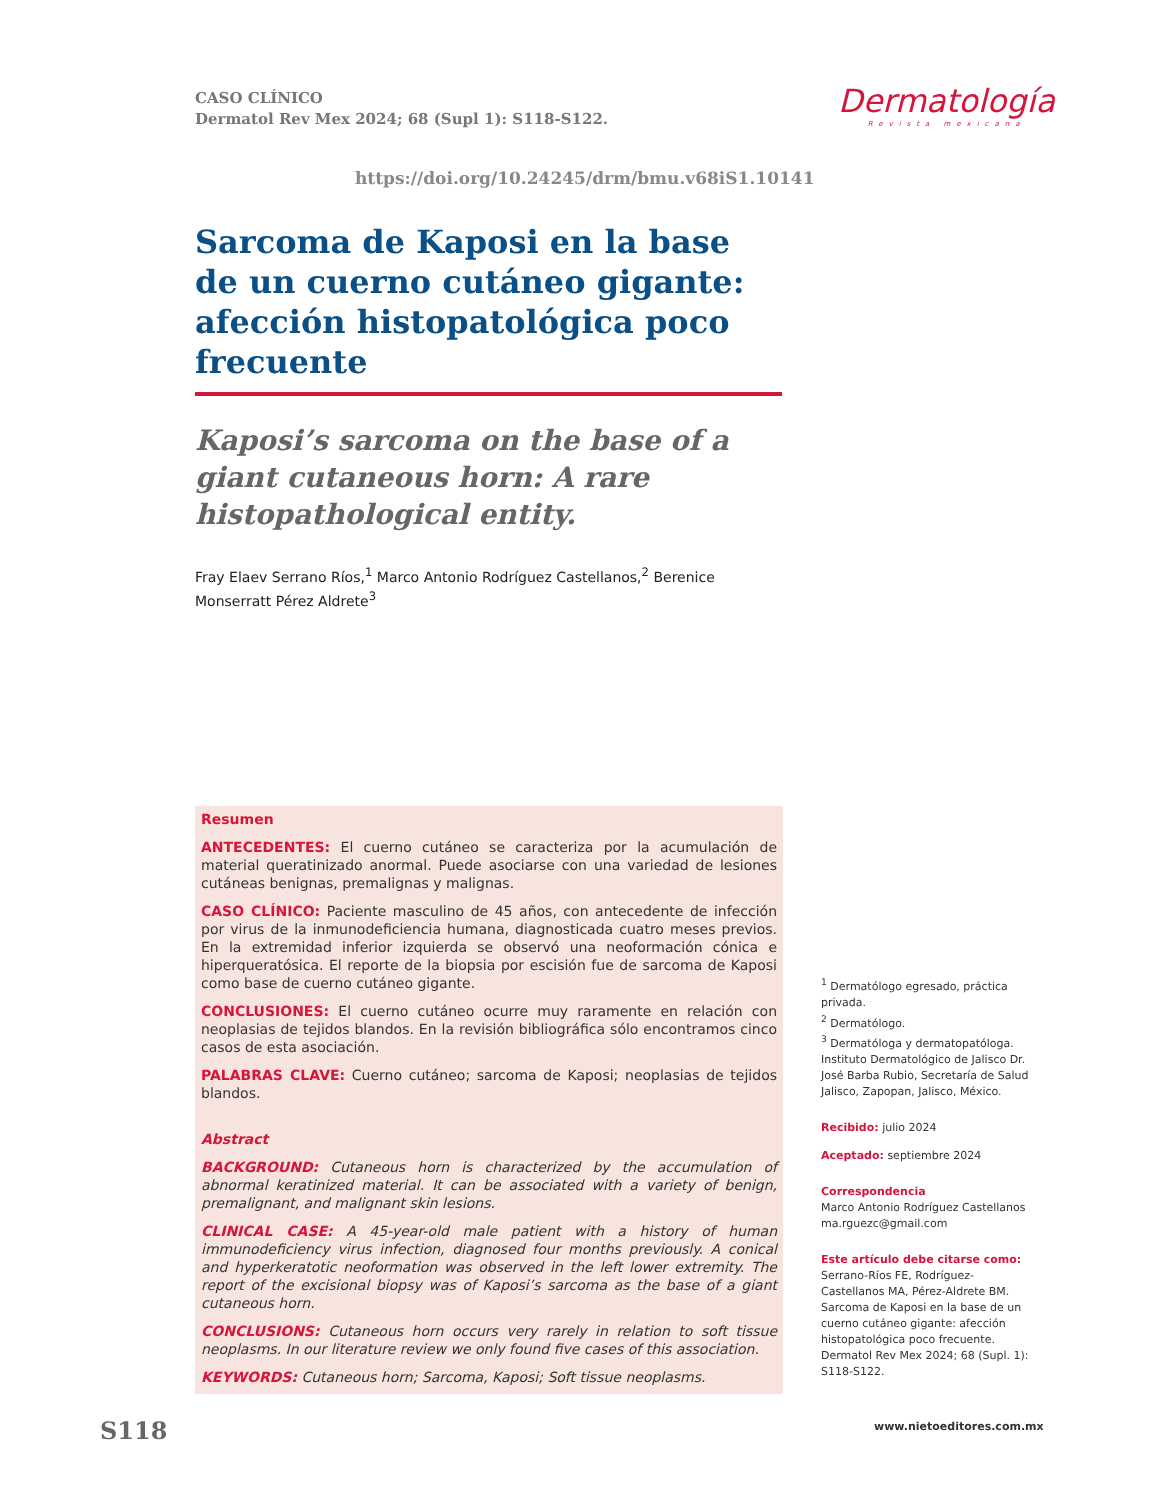CASO CLÍNICO
Dermatol Rev Mex 2024; 68 (Supl 1): S118-S122.
Dermatología
Revista mexicana
https://doi.org/10.24245/drm/bmu.v68iS1.10141
Sarcoma de Kaposi en la base de un cuerno cutáneo gigante: afección histopatológica poco frecuente
Kaposi’s sarcoma on the base of a giant cutaneous horn: A rare histopathological entity.
Fray Elaev Serrano Ríos,<sup>1</sup> Marco Antonio Rodríguez Castellanos,<sup>2</sup> Berenice Monserratt Pérez Aldrete<sup>3</sup>
Resumen
ANTECEDENTES: El cuerno cutáneo se caracteriza por la acumulación de material queratinizado anormal. Puede asociarse con una variedad de lesiones cutáneas benignas, premalignas y malignas.
CASO CLÍNICO: Paciente masculino de 45 años, con antecedente de infección por virus de la inmunodeficiencia humana, diagnosticada cuatro meses previos. En la extremidad inferior izquierda se observó una neoformación cónica e hiperqueratósica. El reporte de la biopsia por escisión fue de sarcoma de Kaposi como base de cuerno cutáneo gigante.
CONCLUSIONES: El cuerno cutáneo ocurre muy raramente en relación con neoplasias de tejidos blandos. En la revisión bibliográfica sólo encontramos cinco casos de esta asociación.
PALABRAS CLAVE: Cuerno cutáneo; sarcoma de Kaposi; neoplasias de tejidos blandos.
Abstract
BACKGROUND: Cutaneous horn is characterized by the accumulation of abnormal keratinized material. It can be associated with a variety of benign, premalignant, and malignant skin lesions.
CLINICAL CASE: A 45-year-old male patient with a history of human immunodeficiency virus infection, diagnosed four months previously. A conical and hyperkeratotic neoformation was observed in the left lower extremity. The report of the excisional biopsy was of Kaposi’s sarcoma as the base of a giant cutaneous horn.
CONCLUSIONS: Cutaneous horn occurs very rarely in relation to soft tissue neoplasms. In our literature review we only found five cases of this association.
KEYWORDS: Cutaneous horn; Sarcoma, Kaposi; Soft tissue neoplasms.
<sup>1</sup> Dermatólogo egresado, práctica privada.
<sup>2</sup> Dermatólogo.
<sup>3</sup> Dermatóloga y dermatopatóloga.
Instituto Dermatológico de Jalisco Dr. José Barba Rubio, Secretaría de Salud Jalisco, Zapopan, Jalisco, México.
Recibido: julio 2024
Aceptado: septiembre 2024
Correspondencia
Marco Antonio Rodríguez Castellanos
ma.rguezc@gmail.com
Este artículo debe citarse como:
Serrano-Ríos FE, Rodríguez-Castellanos MA, Pérez-Aldrete BM. Sarcoma de Kaposi en la base de un cuerno cutáneo gigante: afección histopatológica poco frecuente. Dermatol Rev Mex 2024; 68 (Supl. 1): S118-S122.
S118 www.nietoeditores.com.mx